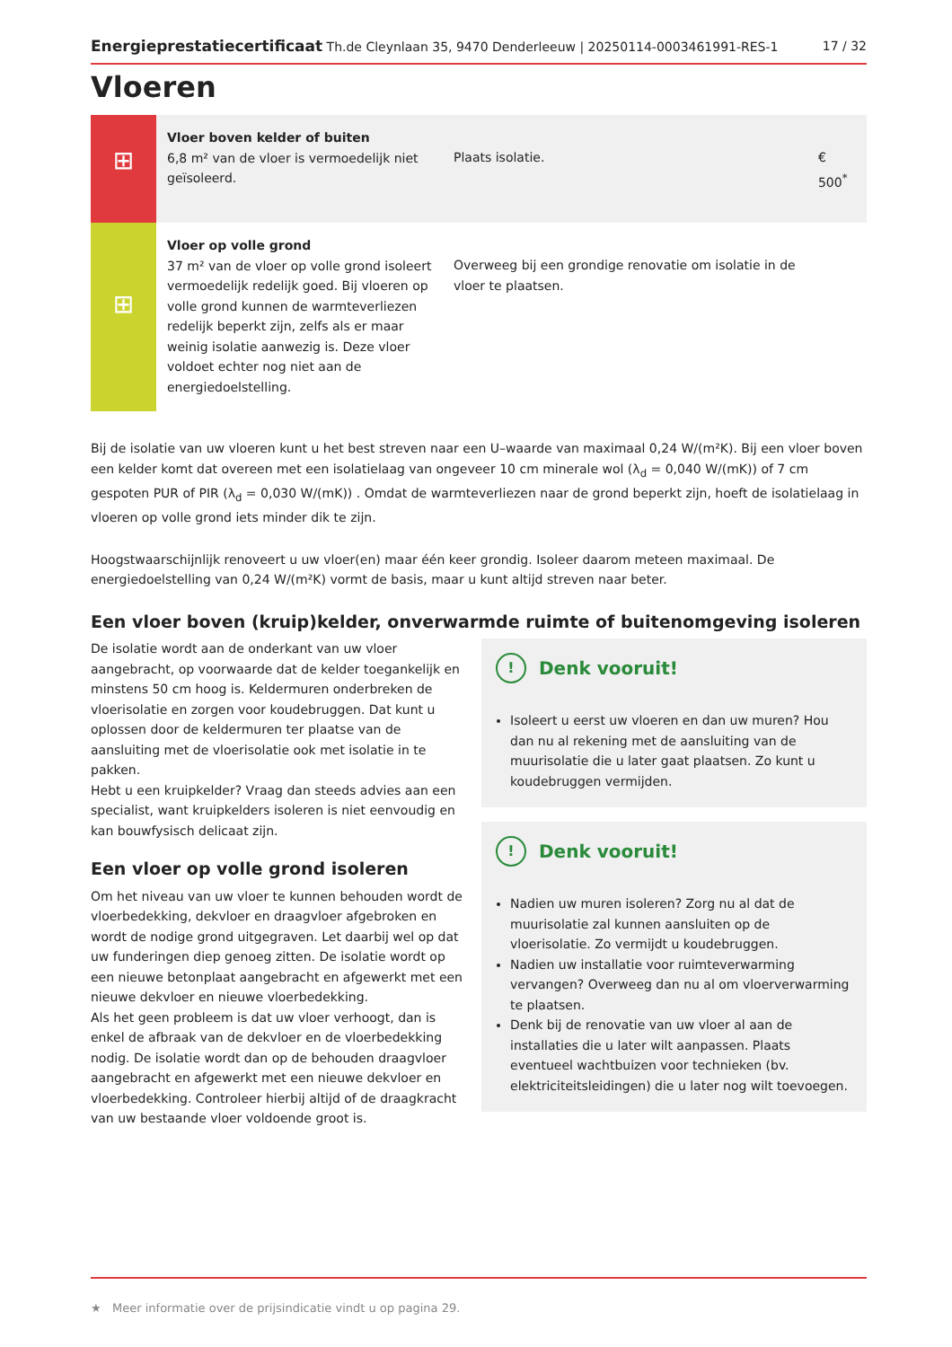Energieprestatiecertificaat Th.de Cleynlaan 35, 9470 Denderleeuw | 20250114-0003461991-RES-1 17 / 32
Vloeren
| ⊞ | Vloer boven kelder of buiten 6,8 m² van de vloer is vermoedelijk niet geïsoleerd. | Plaats isolatie. | € 500<sup>*</sup> |
| ⊞ | Vloer op volle grond 37 m² van de vloer op volle grond isoleert vermoedelijk redelijk goed. Bij vloeren op volle grond kunnen de warmteverliezen redelijk beperkt zijn, zelfs als er maar weinig isolatie aanwezig is. Deze vloer voldoet echter nog niet aan de energiedoelstelling. | Overweeg bij een grondige renovatie om isolatie in de vloer te plaatsen. | |
Bij de isolatie van uw vloeren kunt u het best streven naar een U–waarde van maximaal 0,24 W/(m²K). Bij een vloer boven een kelder komt dat overeen met een isolatielaag van ongeveer 10 cm minerale wol (λ<sub>d</sub> = 0,040 W/(mK)) of 7 cm gespoten PUR of PIR (λ<sub>d</sub> = 0,030 W/(mK)) . Omdat de warmteverliezen naar de grond beperkt zijn, hoeft de isolatielaag in vloeren op volle grond iets minder dik te zijn.
Hoogstwaarschijnlijk renoveert u uw vloer(en) maar één keer grondig. Isoleer daarom meteen maximaal. De energiedoelstelling van 0,24 W/(m²K) vormt de basis, maar u kunt altijd streven naar beter.
Een vloer boven (kruip)kelder, onverwarmde ruimte of buitenomgeving isoleren
De isolatie wordt aan de onderkant van uw vloer aangebracht, op voorwaarde dat de kelder toegankelijk en minstens 50 cm hoog is. Keldermuren onderbreken de vloerisolatie en zorgen voor koudebruggen. Dat kunt u oplossen door de keldermuren ter plaatse van de aansluiting met de vloerisolatie ook met isolatie in te pakken.
Hebt u een kruipkelder? Vraag dan steeds advies aan een specialist, want kruipkelders isoleren is niet eenvoudig en kan bouwfysisch delicaat zijn.
Een vloer op volle grond isoleren
Om het niveau van uw vloer te kunnen behouden wordt de vloerbedekking, dekvloer en draagvloer afgebroken en wordt de nodige grond uitgegraven. Let daarbij wel op dat uw funderingen diep genoeg zitten. De isolatie wordt op een nieuwe betonplaat aangebracht en afgewerkt met een nieuwe dekvloer en nieuwe vloerbedekking.
Als het geen probleem is dat uw vloer verhoogt, dan is enkel de afbraak van de dekvloer en de vloerbedekking nodig. De isolatie wordt dan op de behouden draagvloer aangebracht en afgewerkt met een nieuwe dekvloer en vloerbedekking. Controleer hierbij altijd of de draagkracht van uw bestaande vloer voldoende groot is.
! Denk vooruit!
Isoleert u eerst uw vloeren en dan uw muren? Hou dan nu al rekening met de aansluiting van de muurisolatie die u later gaat plaatsen. Zo kunt u koudebruggen vermijden.
! Denk vooruit!
Nadien uw muren isoleren? Zorg nu al dat de muurisolatie zal kunnen aansluiten op de vloerisolatie. Zo vermijdt u koudebruggen.
Nadien uw installatie voor ruimteverwarming vervangen? Overweeg dan nu al om vloerverwarming te plaatsen.
Denk bij de renovatie van uw vloer al aan de installaties die u later wilt aanpassen. Plaats eventueel wachtbuizen voor technieken (bv. elektriciteitsleidingen) die u later nog wilt toevoegen.
★ Meer informatie over de prijsindicatie vindt u op pagina 29.